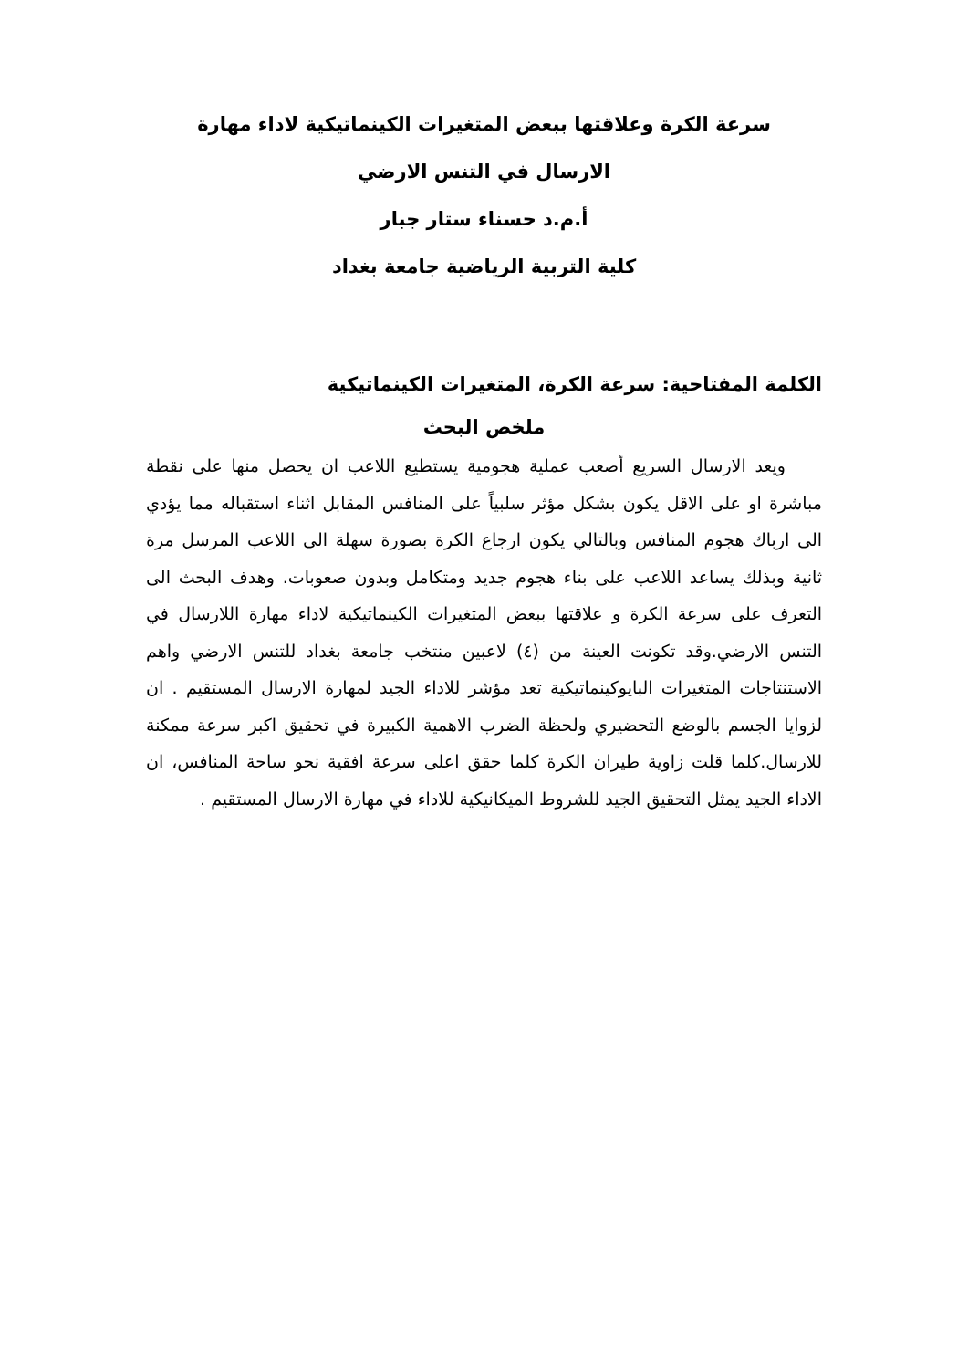سرعة الكرة وعلاقتها ببعض المتغيرات الكينماتيكية لاداء مهارة
الارسال في التنس الارضي
أ.م.د حسناء ستار جبار
كلية التربية الرياضية جامعة بغداد
الكلمة المفتاحية: سرعة الكرة، المتغيرات الكينماتيكية
ملخص البحث
ويعد الارسال السريع أصعب عملية هجومية يستطيع اللاعب ان يحصل منها على نقطة مباشرة او على الاقل يكون بشكل مؤثر سلبياً على المنافس المقابل اثناء استقباله مما يؤدي الى ارباك هجوم المنافس وبالتالي يكون ارجاع الكرة بصورة سهلة الى اللاعب المرسل مرة ثانية وبذلك يساعد اللاعب على بناء هجوم جديد ومتكامل وبدون صعوبات. وهدف البحث الى التعرف على سرعة الكرة و علاقتها ببعض المتغيرات الكينماتيكية لاداء مهارة اللارسال في التنس الارضي.وقد تكونت العينة من (٤) لاعبين منتخب جامعة بغداد للتنس الارضي واهم الاستنتاجات المتغيرات البايوكينماتيكية تعد مؤشر للاداء الجيد لمهارة الارسال المستقيم . ان لزوايا الجسم بالوضع التحضيري ولحظة الضرب الاهمية الكبيرة في تحقيق اكبر سرعة ممكنة للارسال.كلما قلت زاوية طيران الكرة كلما حقق اعلى سرعة افقية نحو ساحة المنافس، ان الاداء الجيد يمثل التحقيق الجيد للشروط الميكانيكية للاداء في مهارة الارسال المستقيم .